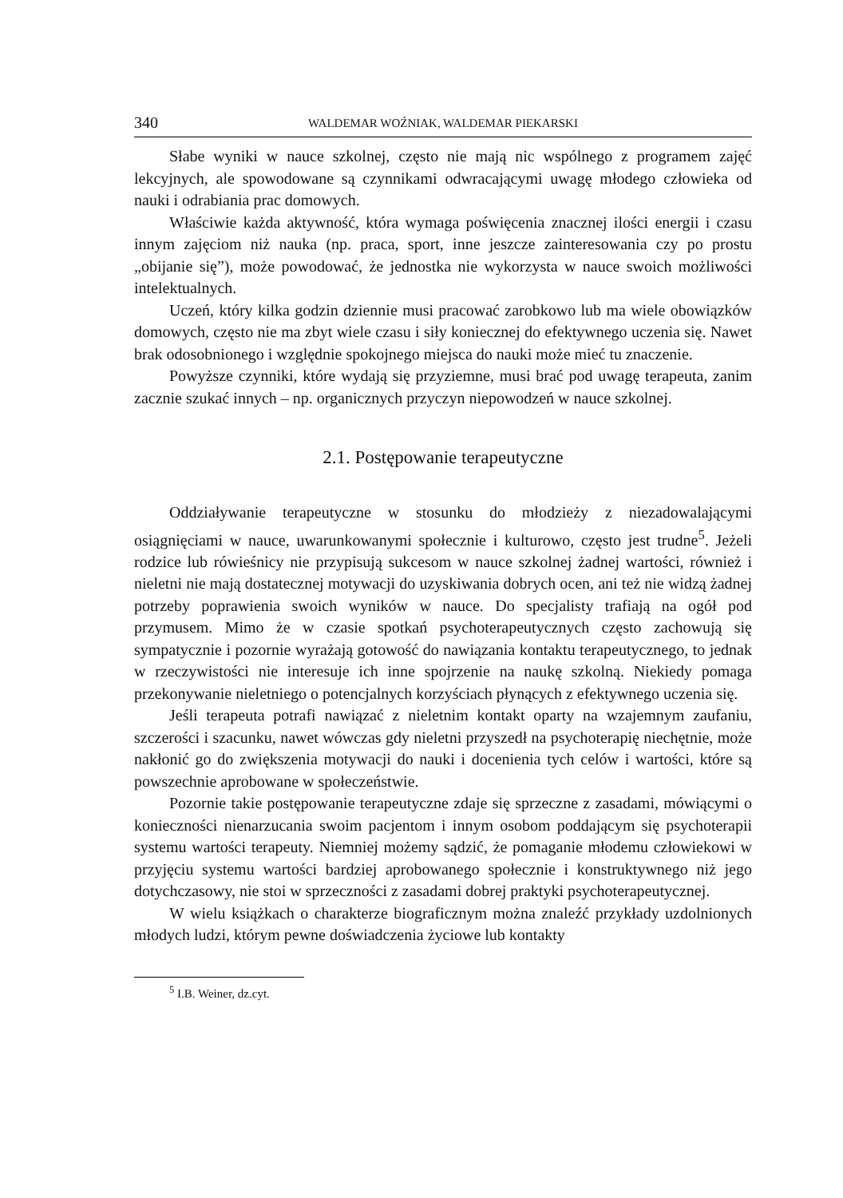340 WALDEMAR WOŹNIAK, WALDEMAR PIEKARSKI
Słabe wyniki w nauce szkolnej, często nie mają nic wspólnego z programem zajęć lekcyjnych, ale spowodowane są czynnikami odwracającymi uwagę młodego człowieka od nauki i odrabiania prac domowych.
Właściwie każda aktywność, która wymaga poświęcenia znacznej ilości energii i czasu innym zajęciom niż nauka (np. praca, sport, inne jeszcze zainteresowania czy po prostu „obijanie się”), może powodować, że jednostka nie wykorzysta w nauce swoich możliwości intelektualnych.
Uczeń, który kilka godzin dziennie musi pracować zarobkowo lub ma wiele obowiązków domowych, często nie ma zbyt wiele czasu i siły koniecznej do efektywnego uczenia się. Nawet brak odosobnionego i względnie spokojnego miejsca do nauki może mieć tu znaczenie.
Powyższe czynniki, które wydają się przyziemne, musi brać pod uwagę terapeuta, zanim zacznie szukać innych – np. organicznych przyczyn niepowodzeń w nauce szkolnej.
2.1. Postępowanie terapeutyczne
Oddziaływanie terapeutyczne w stosunku do młodzieży z niezadowalającymi osiągnięciami w nauce, uwarunkowanymi społecznie i kulturowo, często jest trudne<sup>5</sup>. Jeżeli rodzice lub rówieśnicy nie przypisują sukcesom w nauce szkolnej żadnej wartości, również i nieletni nie mają dostatecznej motywacji do uzyskiwania dobrych ocen, ani też nie widzą żadnej potrzeby poprawienia swoich wyników w nauce. Do specjalisty trafiają na ogół pod przymusem. Mimo że w czasie spotkań psychoterapeutycznych często zachowują się sympatycznie i pozornie wyrażają gotowość do nawiązania kontaktu terapeutycznego, to jednak w rzeczywistości nie interesuje ich inne spojrzenie na naukę szkolną. Niekiedy pomaga przekonywanie nieletniego o potencjalnych korzyściach płynących z efektywnego uczenia się.
Jeśli terapeuta potrafi nawiązać z nieletnim kontakt oparty na wzajemnym zaufaniu, szczerości i szacunku, nawet wówczas gdy nieletni przyszedł na psychoterapię niechętnie, może nakłonić go do zwiększenia motywacji do nauki i docenienia tych celów i wartości, które są powszechnie aprobowane w społeczeństwie.
Pozornie takie postępowanie terapeutyczne zdaje się sprzeczne z zasadami, mówiącymi o konieczności nienarzucania swoim pacjentom i innym osobom poddającym się psychoterapii systemu wartości terapeuty. Niemniej możemy sądzić, że pomaganie młodemu człowiekowi w przyjęciu systemu wartości bardziej aprobowanego społecznie i konstruktywnego niż jego dotychczasowy, nie stoi w sprzeczności z zasadami dobrej praktyki psychoterapeutycznej.
W wielu książkach o charakterze biograficznym można znaleźć przykłady uzdolnionych młodych ludzi, którym pewne doświadczenia życiowe lub kontakty
<sup>5</sup> I.B. Weiner, dz.cyt.